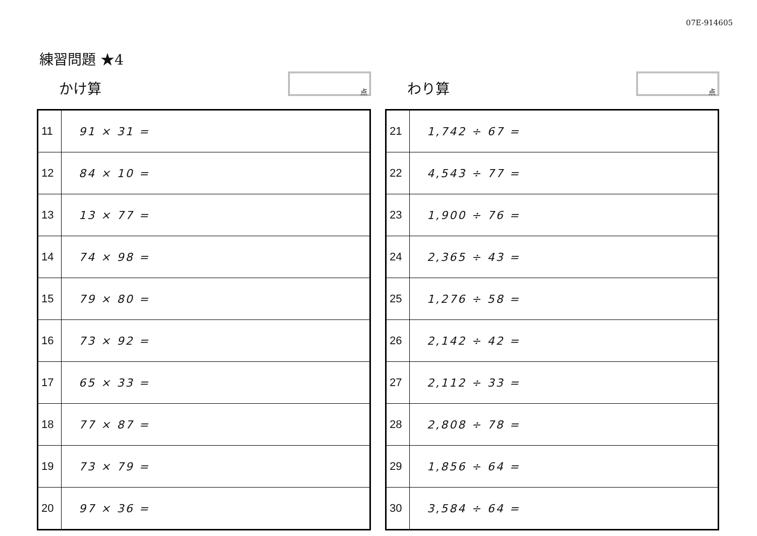07E-914605
練習問題 ★4
かけ算
点
| 11 | 91 × 31 = |
| 12 | 84 × 10 = |
| 13 | 13 × 77 = |
| 14 | 74 × 98 = |
| 15 | 79 × 80 = |
| 16 | 73 × 92 = |
| 17 | 65 × 33 = |
| 18 | 77 × 87 = |
| 19 | 73 × 79 = |
| 20 | 97 × 36 = |
わり算
点
| 21 | 1,742 ÷ 67 = |
| 22 | 4,543 ÷ 77 = |
| 23 | 1,900 ÷ 76 = |
| 24 | 2,365 ÷ 43 = |
| 25 | 1,276 ÷ 58 = |
| 26 | 2,142 ÷ 42 = |
| 27 | 2,112 ÷ 33 = |
| 28 | 2,808 ÷ 78 = |
| 29 | 1,856 ÷ 64 = |
| 30 | 3,584 ÷ 64 = |